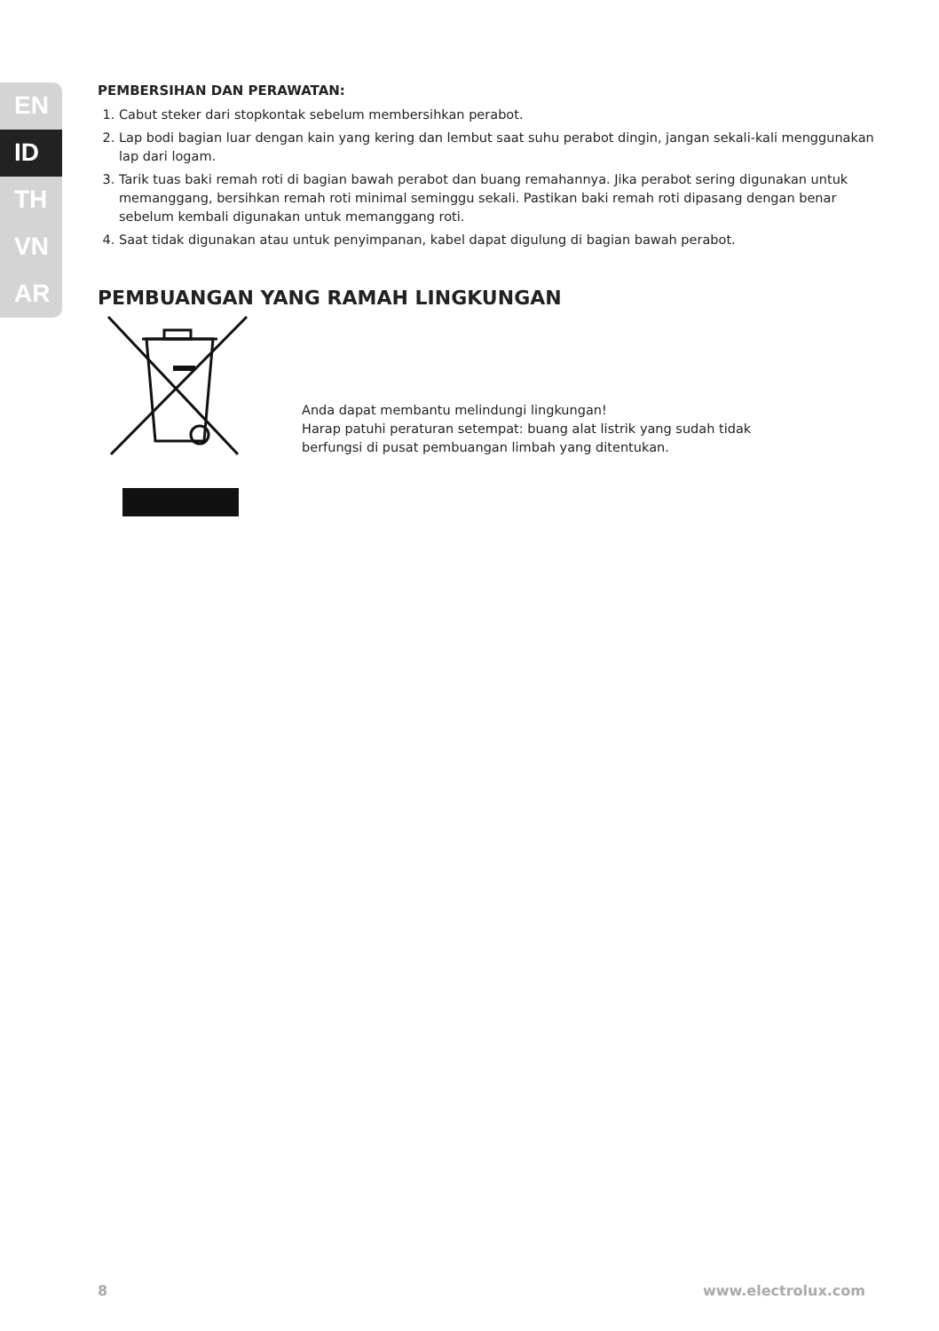EN
ID
TH
VN
AR
PEMBERSIHAN DAN PERAWATAN:
1. Cabut steker dari stopkontak sebelum membersihkan perabot.
2. Lap bodi bagian luar dengan kain yang kering dan lembut saat suhu perabot dingin, jangan sekali-kali menggunakan lap dari logam.
3. Tarik tuas baki remah roti di bagian bawah perabot dan buang remahannya. Jika perabot sering digunakan untuk memanggang, bersihkan remah roti minimal seminggu sekali. Pastikan baki remah roti dipasang dengan benar sebelum kembali digunakan untuk memanggang roti.
4. Saat tidak digunakan atau untuk penyimpanan, kabel dapat digulung di bagian bawah perabot.
PEMBUANGAN YANG RAMAH LINGKUNGAN
Anda dapat membantu melindungi lingkungan!
Harap patuhi peraturan setempat: buang alat listrik yang sudah tidak
berfungsi di pusat pembuangan limbah yang ditentukan.
8 www.electrolux.com